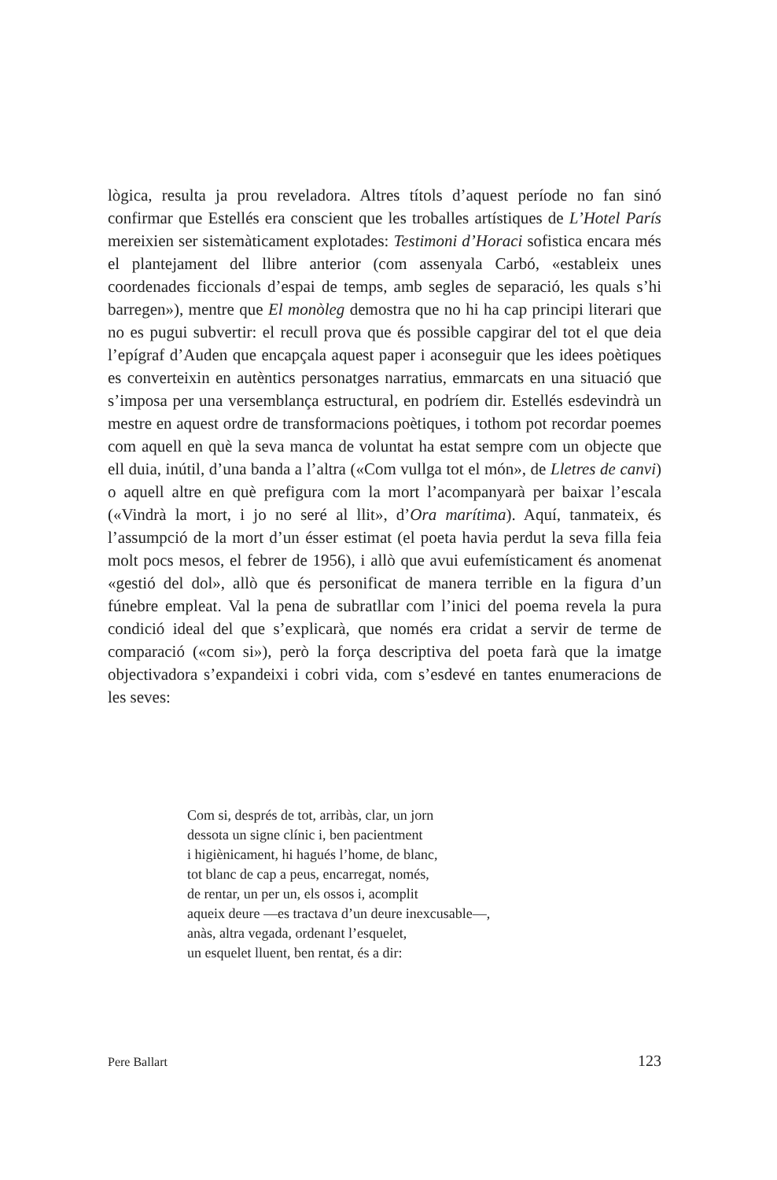lògica, resulta ja prou reveladora. Altres títols d’aquest període no fan sinó confirmar que Estellés era conscient que les troballes artístiques de L’Hotel París mereixien ser sistemàticament explotades: Testimoni d’Horaci sofistica encara més el plantejament del llibre anterior (com assenyala Carbó, «estableix unes coordenades ficcionals d’espai de temps, amb segles de separació, les quals s’hi barregen»), mentre que El monòleg demostra que no hi ha cap principi literari que no es pugui subvertir: el recull prova que és possible capgirar del tot el que deia l’epígraf d’Auden que encapçala aquest paper i aconseguir que les idees poètiques es converteixin en autèntics personatges narratius, emmarcats en una situació que s’imposa per una versemblança estructural, en podríem dir. Estellés esdevindrà un mestre en aquest ordre de transformacions poètiques, i tothom pot recordar poemes com aquell en què la seva manca de voluntat ha estat sempre com un objecte que ell duia, inútil, d’una banda a l’altra («Com vullga tot el món», de Lletres de canvi) o aquell altre en què prefigura com la mort l’acompanyarà per baixar l’escala («Vindrà la mort, i jo no seré al llit», d’Ora marítima). Aquí, tanmateix, és l’assumpció de la mort d’un ésser estimat (el poeta havia perdut la seva filla feia molt pocs mesos, el febrer de 1956), i allò que avui eufemísticament és anomenat «gestió del dol», allò que és personificat de manera terrible en la figura d’un fúnebre empleat. Val la pena de subratllar com l’inici del poema revela la pura condició ideal del que s’explicarà, que només era cridat a servir de terme de comparació («com si»), però la força descriptiva del poeta farà que la imatge objectivadora s’expandeixi i cobri vida, com s’esdevé en tantes enumeracions de les seves:
Com si, després de tot, arribàs, clar, un jorn
dessota un signe clínic i, ben pacientment
i higiènicament, hi hagués l’home, de blanc,
tot blanc de cap a peus, encarregat, només,
de rentar, un per un, els ossos i, acomplit
aqueix deure —es tractava d’un deure inexcusable—,
anàs, altra vegada, ordenant l’esquelet,
un esquelet lluent, ben rentat, és a dir:
Pere Ballart 123